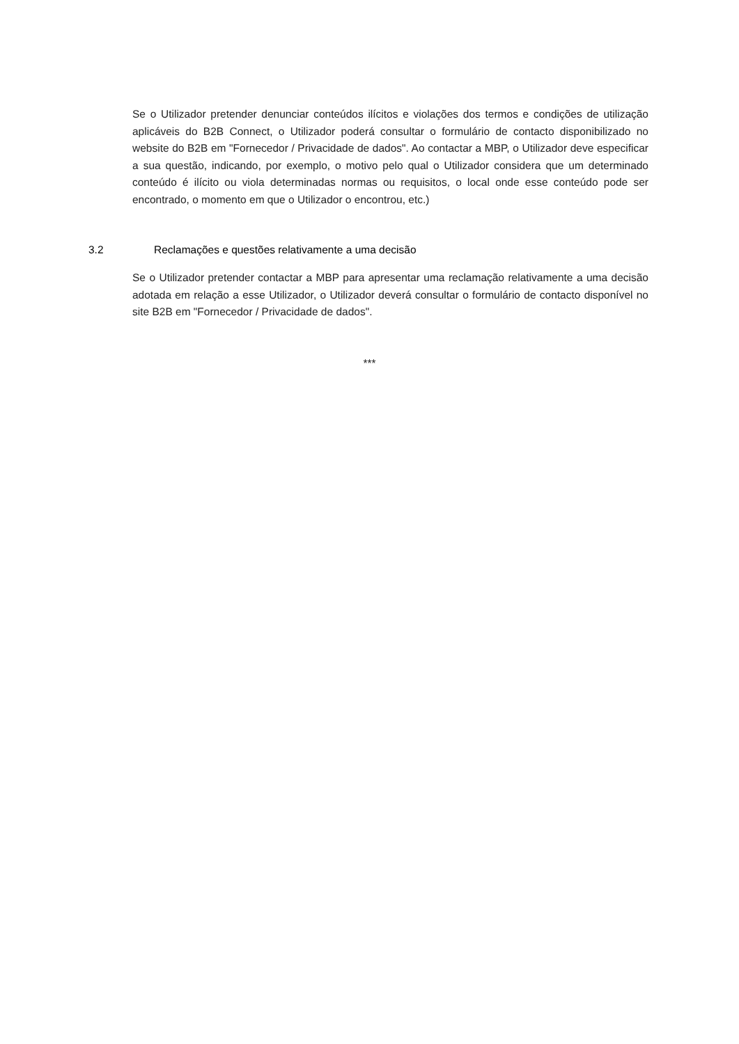Se o Utilizador pretender denunciar conteúdos ilícitos e violações dos termos e condições de utilização aplicáveis do B2B Connect, o Utilizador poderá consultar o formulário de contacto disponibilizado no website do B2B em "Fornecedor / Privacidade de dados". Ao contactar a MBP, o Utilizador deve especificar a sua questão, indicando, por exemplo, o motivo pelo qual o Utilizador considera que um determinado conteúdo é ilícito ou viola determinadas normas ou requisitos, o local onde esse conteúdo pode ser encontrado, o momento em que o Utilizador o encontrou, etc.)
3.2 Reclamações e questões relativamente a uma decisão
Se o Utilizador pretender contactar a MBP para apresentar uma reclamação relativamente a uma decisão adotada em relação a esse Utilizador, o Utilizador deverá consultar o formulário de contacto disponível no site B2B em "Fornecedor / Privacidade de dados".
***